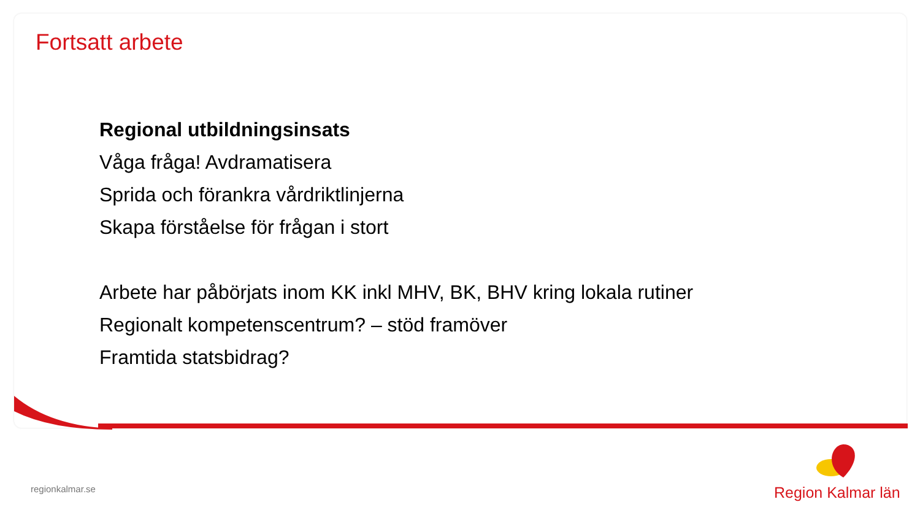Fortsatt arbete
Regional utbildningsinsats
Våga fråga! Avdramatisera
Sprida och förankra vårdriktlinjerna
Skapa förståelse för frågan i stort
Arbete har påbörjats inom KK inkl MHV, BK, BHV kring lokala rutiner
Regionalt kompetenscentrum? – stöd framöver
Framtida statsbidrag?
regionkalmar.se
Region Kalmar län